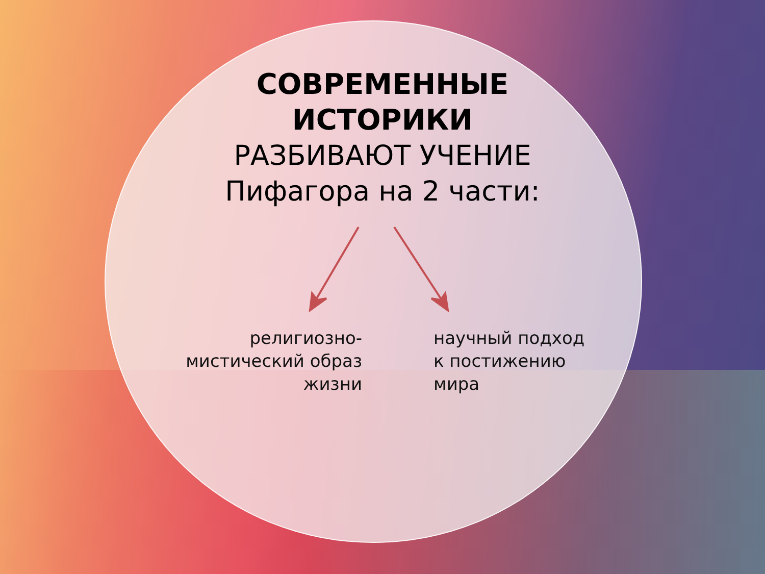СОВРЕМЕННЫЕ
ИСТОРИКИ
РАЗБИВАЮТ УЧЕНИЕ
Пифагора на 2 части:
религиозно-мистический образ жизни
научный подход к постижению мира